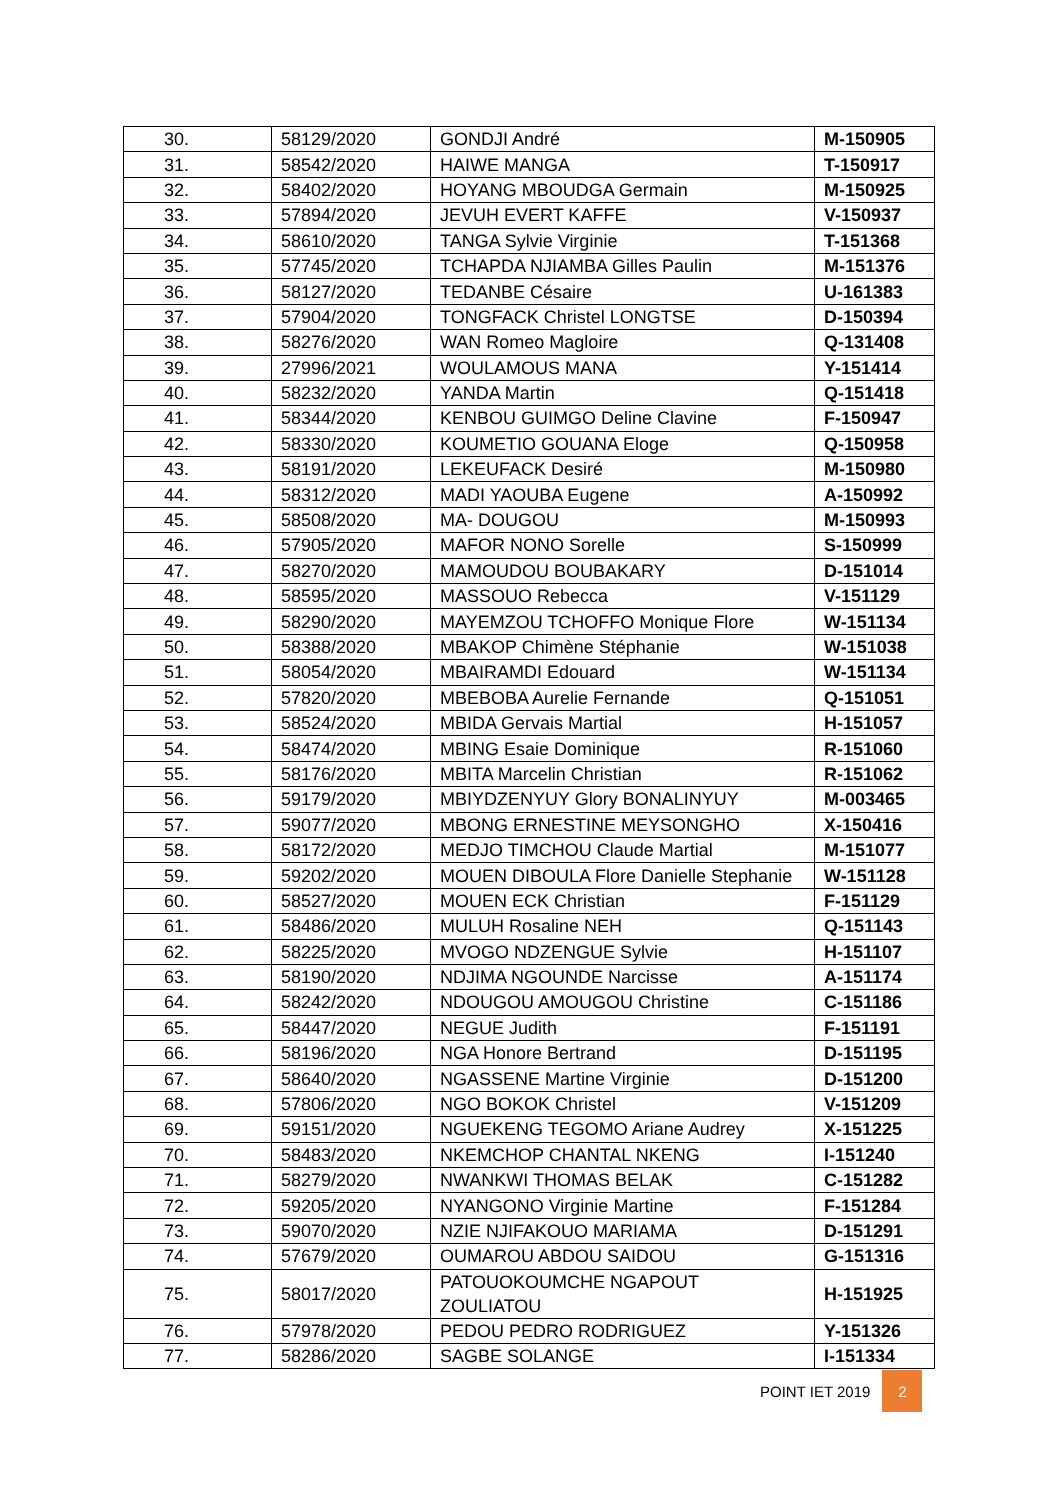| 30. | 58129/2020 | GONDJI André | M-150905 |
| 31. | 58542/2020 | HAIWE MANGA | T-150917 |
| 32. | 58402/2020 | HOYANG MBOUDGA Germain | M-150925 |
| 33. | 57894/2020 | JEVUH EVERT KAFFE | V-150937 |
| 34. | 58610/2020 | TANGA Sylvie Virginie | T-151368 |
| 35. | 57745/2020 | TCHAPDA NJIAMBA Gilles Paulin | M-151376 |
| 36. | 58127/2020 | TEDANBE Césaire | U-161383 |
| 37. | 57904/2020 | TONGFACK Christel LONGTSE | D-150394 |
| 38. | 58276/2020 | WAN Romeo Magloire | Q-131408 |
| 39. | 27996/2021 | WOULAMOUS MANA | Y-151414 |
| 40. | 58232/2020 | YANDA Martin | Q-151418 |
| 41. | 58344/2020 | KENBOU GUIMGO Deline Clavine | F-150947 |
| 42. | 58330/2020 | KOUMETIO GOUANA Eloge | Q-150958 |
| 43. | 58191/2020 | LEKEUFACK Desiré | M-150980 |
| 44. | 58312/2020 | MADI YAOUBA Eugene | A-150992 |
| 45. | 58508/2020 | MA- DOUGOU | M-150993 |
| 46. | 57905/2020 | MAFOR NONO Sorelle | S-150999 |
| 47. | 58270/2020 | MAMOUDOU BOUBAKARY | D-151014 |
| 48. | 58595/2020 | MASSOUO Rebecca | V-151129 |
| 49. | 58290/2020 | MAYEMZOU TCHOFFO Monique Flore | W-151134 |
| 50. | 58388/2020 | MBAKOP Chimène Stéphanie | W-151038 |
| 51. | 58054/2020 | MBAIRAMDI Edouard | W-151134 |
| 52. | 57820/2020 | MBEBOBA Aurelie Fernande | Q-151051 |
| 53. | 58524/2020 | MBIDA Gervais Martial | H-151057 |
| 54. | 58474/2020 | MBING Esaie Dominique | R-151060 |
| 55. | 58176/2020 | MBITA Marcelin Christian | R-151062 |
| 56. | 59179/2020 | MBIYDZENYUY Glory BONALINYUY | M-003465 |
| 57. | 59077/2020 | MBONG ERNESTINE MEYSONGHO | X-150416 |
| 58. | 58172/2020 | MEDJO TIMCHOU Claude Martial | M-151077 |
| 59. | 59202/2020 | MOUEN DIBOULA Flore Danielle Stephanie | W-151128 |
| 60. | 58527/2020 | MOUEN ECK Christian | F-151129 |
| 61. | 58486/2020 | MULUH Rosaline NEH | Q-151143 |
| 62. | 58225/2020 | MVOGO NDZENGUE Sylvie | H-151107 |
| 63. | 58190/2020 | NDJIMA NGOUNDE Narcisse | A-151174 |
| 64. | 58242/2020 | NDOUGOU AMOUGOU Christine | C-151186 |
| 65. | 58447/2020 | NEGUE Judith | F-151191 |
| 66. | 58196/2020 | NGA Honore Bertrand | D-151195 |
| 67. | 58640/2020 | NGASSENE Martine Virginie | D-151200 |
| 68. | 57806/2020 | NGO BOKOK Christel | V-151209 |
| 69. | 59151/2020 | NGUEKENG TEGOMO Ariane Audrey | X-151225 |
| 70. | 58483/2020 | NKEMCHOP CHANTAL NKENG | I-151240 |
| 71. | 58279/2020 | NWANKWI THOMAS BELAK | C-151282 |
| 72. | 59205/2020 | NYANGONO Virginie Martine | F-151284 |
| 73. | 59070/2020 | NZIE NJIFAKOUO MARIAMA | D-151291 |
| 74. | 57679/2020 | OUMAROU ABDOU SAIDOU | G-151316 |
| 75. | 58017/2020 | PATOUOKOUMCHE NGAPOUT ZOULIATOU | H-151925 |
| 76. | 57978/2020 | PEDOU PEDRO RODRIGUEZ | Y-151326 |
| 77. | 58286/2020 | SAGBE SOLANGE | I-151334 |
POINT IET 2019 2